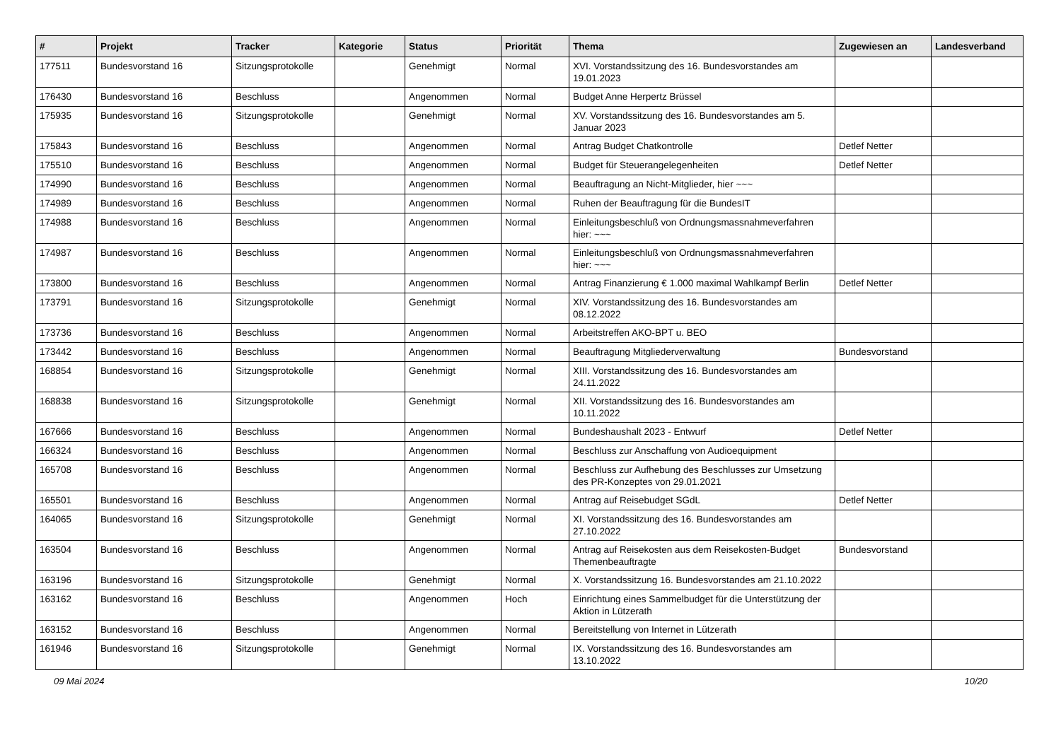| # | Projekt | Tracker | Kategorie | Status | Priorität | Thema | Zugewiesen an | Landesverband |
| --- | --- | --- | --- | --- | --- | --- | --- | --- |
| 177511 | Bundesvorstand 16 | Sitzungsprotokolle | | Genehmigt | Normal | XVI. Vorstandssitzung des 16. Bundesvorstandes am 19.01.2023 | | |
| 176430 | Bundesvorstand 16 | Beschluss | | Angenommen | Normal | Budget Anne Herpertz Brüssel | | |
| 175935 | Bundesvorstand 16 | Sitzungsprotokolle | | Genehmigt | Normal | XV. Vorstandssitzung des 16. Bundesvorstandes am 5. Januar 2023 | | |
| 175843 | Bundesvorstand 16 | Beschluss | | Angenommen | Normal | Antrag Budget Chatkontrolle | Detlef Netter | |
| 175510 | Bundesvorstand 16 | Beschluss | | Angenommen | Normal | Budget für Steuerangelegenheiten | Detlef Netter | |
| 174990 | Bundesvorstand 16 | Beschluss | | Angenommen | Normal | Beauftragung an Nicht-Mitglieder, hier ~~~ | | |
| 174989 | Bundesvorstand 16 | Beschluss | | Angenommen | Normal | Ruhen der Beauftragung für die BundesIT | | |
| 174988 | Bundesvorstand 16 | Beschluss | | Angenommen | Normal | Einleitungsbeschluß von Ordnungsmassnahmeverfahren hier: ~~~ | | |
| 174987 | Bundesvorstand 16 | Beschluss | | Angenommen | Normal | Einleitungsbeschluß von Ordnungsmassnahmeverfahren hier: ~~~ | | |
| 173800 | Bundesvorstand 16 | Beschluss | | Angenommen | Normal | Antrag Finanzierung € 1.000 maximal Wahlkampf Berlin | Detlef Netter | |
| 173791 | Bundesvorstand 16 | Sitzungsprotokolle | | Genehmigt | Normal | XIV. Vorstandssitzung des 16. Bundesvorstandes am 08.12.2022 | | |
| 173736 | Bundesvorstand 16 | Beschluss | | Angenommen | Normal | Arbeitstreffen AKO-BPT u. BEO | | |
| 173442 | Bundesvorstand 16 | Beschluss | | Angenommen | Normal | Beauftragung Mitgliederverwaltung | Bundesvorstand | |
| 168854 | Bundesvorstand 16 | Sitzungsprotokolle | | Genehmigt | Normal | XIII. Vorstandssitzung des 16. Bundesvorstandes am 24.11.2022 | | |
| 168838 | Bundesvorstand 16 | Sitzungsprotokolle | | Genehmigt | Normal | XII. Vorstandssitzung des 16. Bundesvorstandes am 10.11.2022 | | |
| 167666 | Bundesvorstand 16 | Beschluss | | Angenommen | Normal | Bundeshaushalt 2023 - Entwurf | Detlef Netter | |
| 166324 | Bundesvorstand 16 | Beschluss | | Angenommen | Normal | Beschluss zur Anschaffung von Audioequipment | | |
| 165708 | Bundesvorstand 16 | Beschluss | | Angenommen | Normal | Beschluss zur Aufhebung des Beschlusses zur Umsetzung des PR-Konzeptes von 29.01.2021 | | |
| 165501 | Bundesvorstand 16 | Beschluss | | Angenommen | Normal | Antrag auf Reisebudget SGdL | Detlef Netter | |
| 164065 | Bundesvorstand 16 | Sitzungsprotokolle | | Genehmigt | Normal | XI. Vorstandssitzung des 16. Bundesvorstandes am 27.10.2022 | | |
| 163504 | Bundesvorstand 16 | Beschluss | | Angenommen | Normal | Antrag auf Reisekosten aus dem Reisekosten-Budget Themenbeauftragte | Bundesvorstand | |
| 163196 | Bundesvorstand 16 | Sitzungsprotokolle | | Genehmigt | Normal | X. Vorstandssitzung 16. Bundesvorstandes am 21.10.2022 | | |
| 163162 | Bundesvorstand 16 | Beschluss | | Angenommen | Hoch | Einrichtung eines Sammelbudget für die Unterstützung der Aktion in Lützerath | | |
| 163152 | Bundesvorstand 16 | Beschluss | | Angenommen | Normal | Bereitstellung von Internet in Lützerath | | |
| 161946 | Bundesvorstand 16 | Sitzungsprotokolle | | Genehmigt | Normal | IX. Vorstandssitzung des 16. Bundesvorstandes am 13.10.2022 | | |
09 Mai 2024 10/20